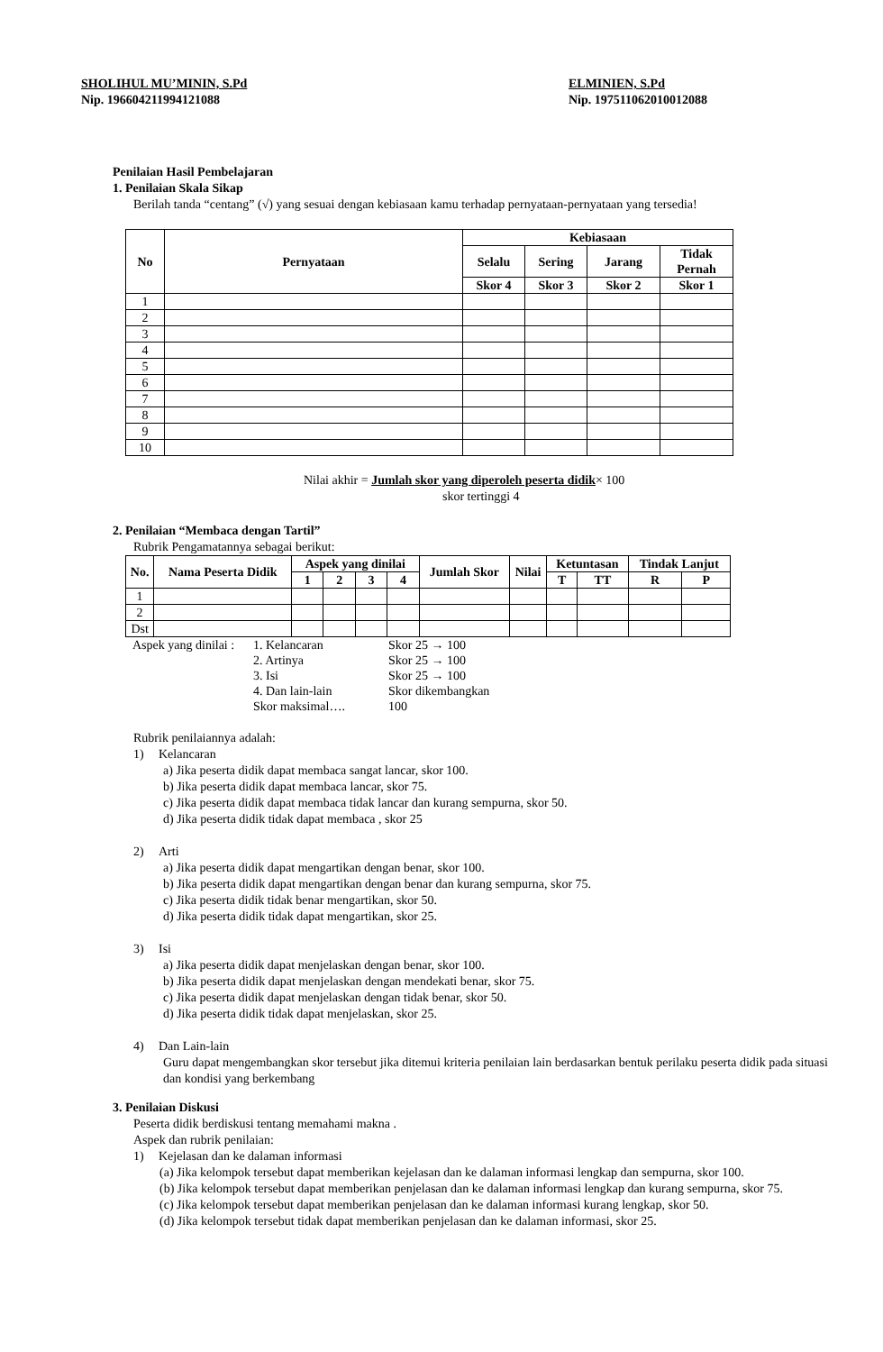SHOLIHUL MU’MININ, S.Pd
Nip. 196604211994121088
ELMINIEN, S.Pd
Nip. 197511062010012088
Penilaian Hasil Pembelajaran
1. Penilaian Skala Sikap
Berilah tanda “centang” (√) yang sesuai dengan kebiasaan kamu terhadap pernyataan-pernyataan yang tersedia!
| No | Pernyataan | Kebiasaan | | | |
| --- | --- | --- | --- | --- | --- |
| | | Selalu | Sering | Jarang | Tidak Pernah |
| | | Skor 4 | Skor 3 | Skor 2 | Skor 1 |
| 1 | | | | | |
| 2 | | | | | |
| 3 | | | | | |
| 4 | | | | | |
| 5 | | | | | |
| 6 | | | | | |
| 7 | | | | | |
| 8 | | | | | |
| 9 | | | | | |
| 10 | | | | | |
Nilai akhir = Jumlah skor yang diperoleh peserta didik× 100
skor tertinggi 4
2. Penilaian “Membaca dengan Tartil”
Rubrik Pengamatannya sebagai berikut:
| No. | Nama Peserta Didik | Aspek yang dinilai | | | | Jumlah Skor | Nilai | Ketuntasan | | Tindak Lanjut | |
| --- | --- | --- | --- | --- | --- | --- | --- | --- | --- | --- | --- |
| | | 1 | 2 | 3 | 4 | | | T | TT | R | P |
| 1 | | | | | | | | | | | |
| 2 | | | | | | | | | | | |
| Dst | | | | | | | | | | | |
| Aspek yang dinilai : | 1. Kelancaran | Skor 25 → 100 |
| | 2. Artinya | Skor 25 → 100 |
| | 3. Isi | Skor 25 → 100 |
| | 4. Dan lain-lain | Skor dikembangkan |
| | Skor maksimal…. | 100 |
Rubrik penilaiannya adalah:
1) Kelancaran
a) Jika peserta didik dapat membaca sangat lancar, skor 100.
b) Jika peserta didik dapat membaca lancar, skor 75.
c) Jika peserta didik dapat membaca tidak lancar dan kurang sempurna, skor 50.
d) Jika peserta didik tidak dapat membaca , skor 25
2) Arti
a) Jika peserta didik dapat mengartikan dengan benar, skor 100.
b) Jika peserta didik dapat mengartikan dengan benar dan kurang sempurna, skor 75.
c) Jika peserta didik tidak benar mengartikan, skor 50.
d) Jika peserta didik tidak dapat mengartikan, skor 25.
3) Isi
a) Jika peserta didik dapat menjelaskan dengan benar, skor 100.
b) Jika peserta didik dapat menjelaskan dengan mendekati benar, skor 75.
c) Jika peserta didik dapat menjelaskan dengan tidak benar, skor 50.
d) Jika peserta didik tidak dapat menjelaskan, skor 25.
4) Dan Lain-lain
Guru dapat mengembangkan skor tersebut jika ditemui kriteria penilaian lain berdasarkan bentuk perilaku peserta didik pada situasi dan kondisi yang berkembang
3. Penilaian Diskusi
Peserta didik berdiskusi tentang memahami makna .
Aspek dan rubrik penilaian:
1) Kejelasan dan ke dalaman informasi
(a) Jika kelompok tersebut dapat memberikan kejelasan dan ke dalaman informasi lengkap dan sempurna, skor 100.
(b) Jika kelompok tersebut dapat memberikan penjelasan dan ke dalaman informasi lengkap dan kurang sempurna, skor 75.
(c) Jika kelompok tersebut dapat memberikan penjelasan dan ke dalaman informasi kurang lengkap, skor 50.
(d) Jika kelompok tersebut tidak dapat memberikan penjelasan dan ke dalaman informasi, skor 25.